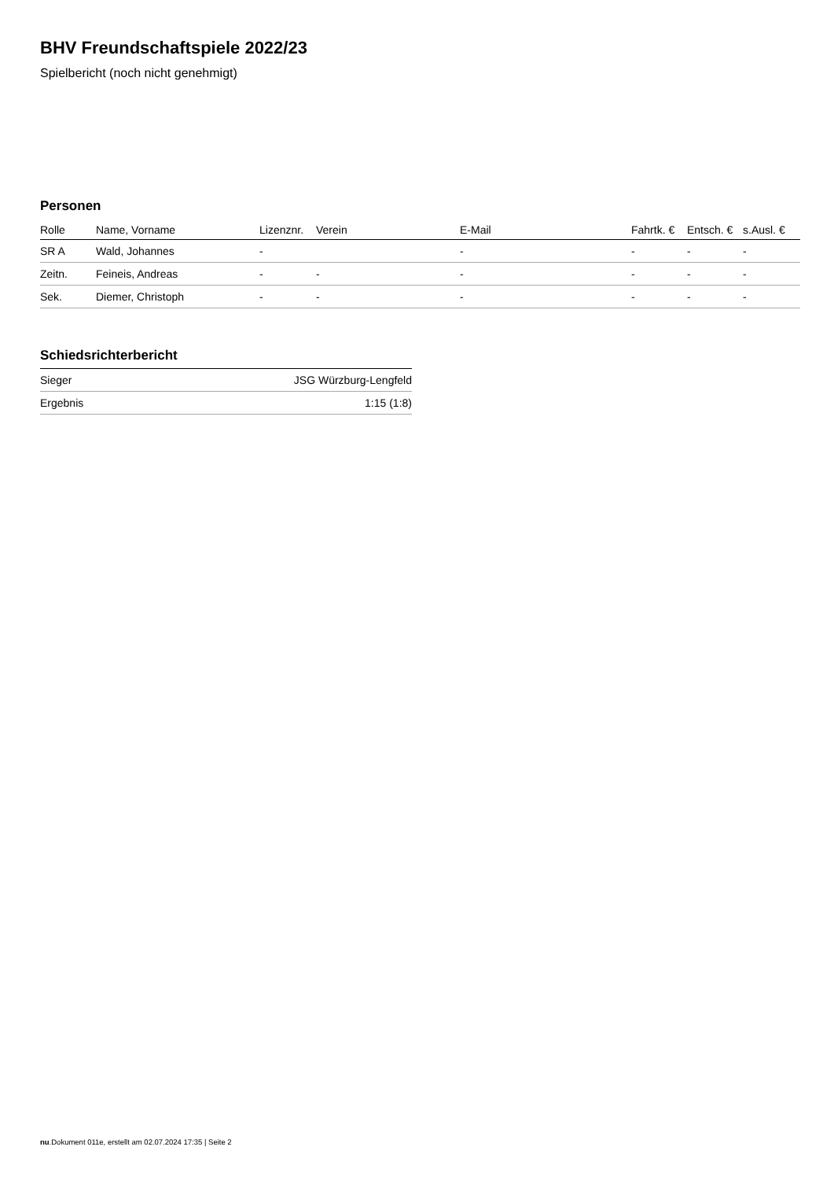BHV Freundschaftspiele 2022/23
Spielbericht (noch nicht genehmigt)
Personen
| Rolle | Name, Vorname | Lizenznr. | Verein | E-Mail | Fahrtk. € | Entsch. € | s.Ausl. € |
| --- | --- | --- | --- | --- | --- | --- | --- |
| SR A | Wald, Johannes | - | | - | - | - | - |
| Zeitn. | Feineis, Andreas | - | - | - | - | - | - |
| Sek. | Diemer, Christoph | - | - | - | - | - | - |
Schiedsrichterbericht
| Sieger | JSG Würzburg-Lengfeld |
| Ergebnis | 1:15 (1:8) |
nu.Dokument 011e, erstellt am 02.07.2024 17:35 | Seite 2